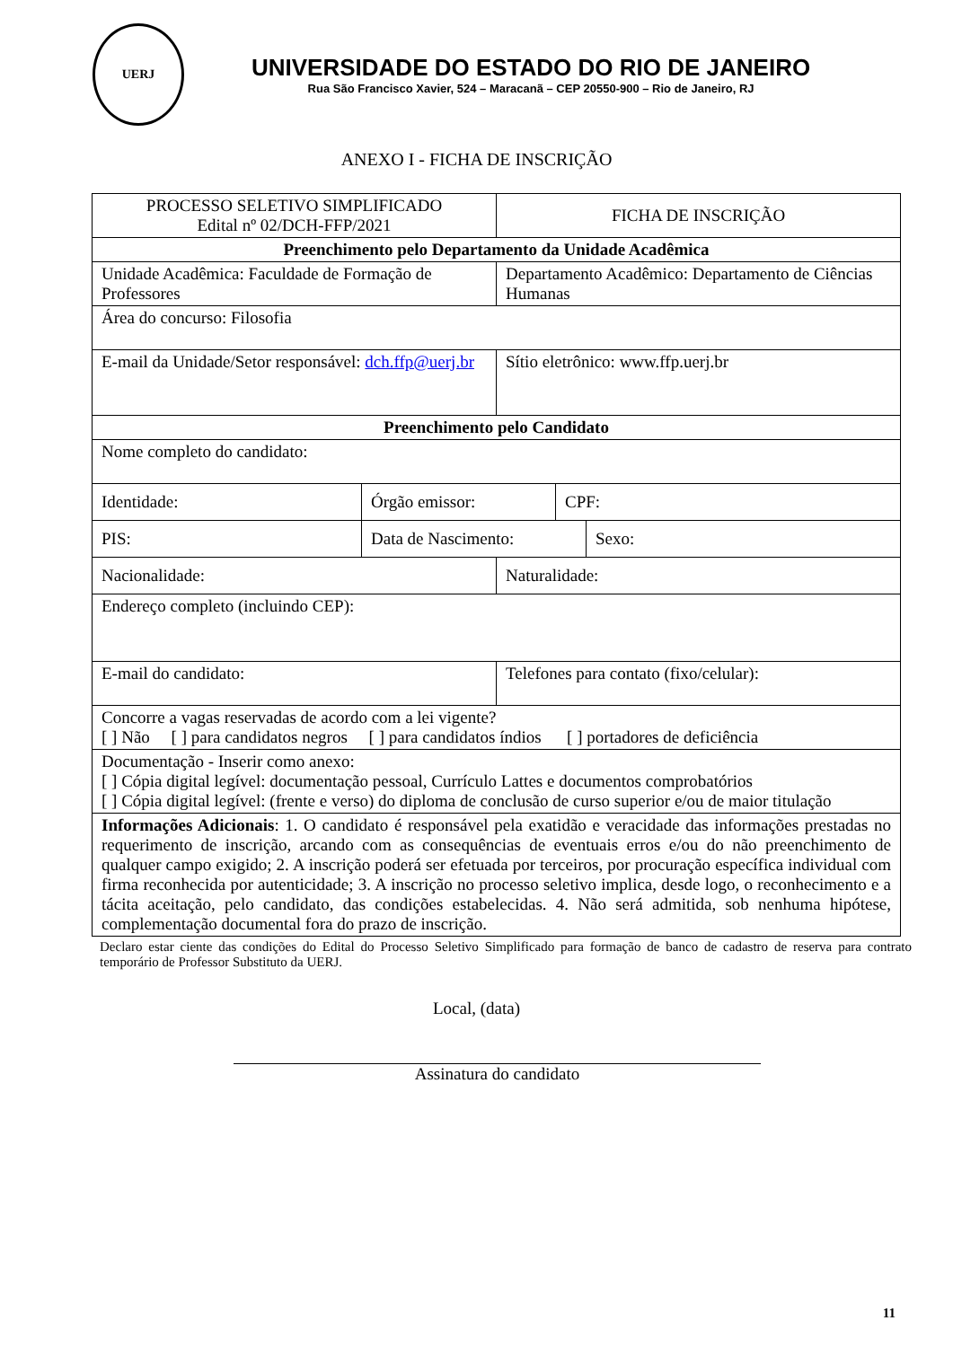UERJ
UNIVERSIDADE DO ESTADO DO RIO DE JANEIRO
Rua São Francisco Xavier, 524 – Maracanã – CEP 20550-900 – Rio de Janeiro, RJ
ANEXO I - FICHA DE INSCRIÇÃO
| PROCESSO SELETIVO SIMPLIFICADO Edital nº 02/DCH-FFP/2021 | | FICHA DE INSCRIÇÃO | | |
| Preenchimento pelo Departamento da Unidade Acadêmica | | | | |
| Unidade Acadêmica: Faculdade de Formação de Professores | | Departamento Acadêmico: Departamento de Ciências Humanas | | |
| Área do concurso: Filosofia | | | | |
| E-mail da Unidade/Setor responsável: dch.ffp@uerj.br | | Sítio eletrônico: www.ffp.uerj.br | | |
| Preenchimento pelo Candidato | | | | |
| Nome completo do candidato: | | | | |
| Identidade: | Órgão emissor: | | CPF: | |
| PIS: | Data de Nascimento: | | | Sexo: |
| Nacionalidade: | | Naturalidade: | | |
| Endereço completo (incluindo CEP): | | | | |
| E-mail do candidato: | | Telefones para contato (fixo/celular): | | |
| Concorre a vagas reservadas de acordo com a lei vigente? [ ] Não [ ] para candidatos negros [ ] para candidatos índios [ ] portadores de deficiência | | | | |
| Documentação - Inserir como anexo: [ ] Cópia digital legível: documentação pessoal, Currículo Lattes e documentos comprobatórios [ ] Cópia digital legível: (frente e verso) do diploma de conclusão de curso superior e/ou de maior titulação | | | | |
| Informações Adicionais : 1. O candidato é responsável pela exatidão e veracidade das informações prestadas no requerimento de inscrição, arcando com as consequências de eventuais erros e/ou do não preenchimento de qualquer campo exigido; 2. A inscrição poderá ser efetuada por terceiros, por procuração específica individual com firma reconhecida por autenticidade; 3. A inscrição no processo seletivo implica, desde logo, o reconhecimento e a tácita aceitação, pelo candidato, das condições estabelecidas. 4. Não será admitida, sob nenhuma hipótese, complementação documental fora do prazo de inscrição. | | | | |
Declaro estar ciente das condições do Edital do Processo Seletivo Simplificado para formação de banco de cadastro de reserva para contrato temporário de Professor Substituto da UERJ.
Local, (data)
Assinatura do candidato
11